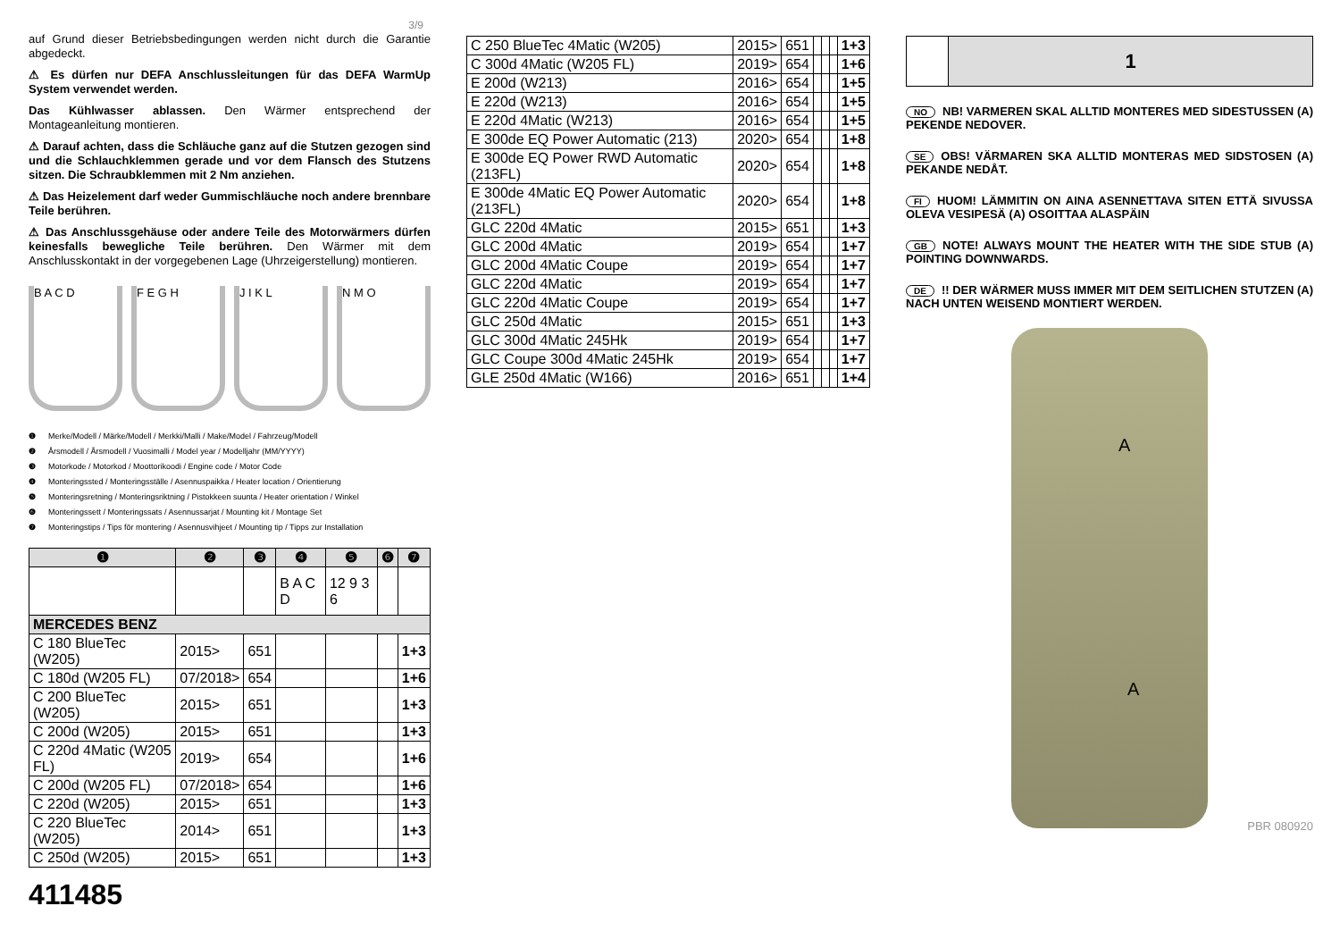3/9
auf Grund dieser Betriebsbedingungen werden nicht durch die Garantie abgedeckt.
⚠ Es dürfen nur DEFA Anschlussleitungen für das DEFA WarmUp System verwendet werden.
Das Kühlwasser ablassen. Den Wärmer entsprechend der Montageanleitung montieren.
⚠ Darauf achten, dass die Schläuche ganz auf die Stutzen gezogen sind und die Schlauchklemmen gerade und vor dem Flansch des Stutzens sitzen. Die Schraubklemmen mit 2 Nm anziehen.
⚠ Das Heizelement darf weder Gummischläuche noch andere brennbare Teile berühren.
⚠ Das Anschlussgehäuse oder andere Teile des Motorwärmers dürfen keinesfalls bewegliche Teile berühren. Den Wärmer mit dem Anschlusskontakt in der vorgegebenen Lage (Uhrzeigerstellung) montieren.
B A C D F E G H J I K L N M O
❶ Merke/Modell / Märke/Modell / Merkki/Malli / Make/Model / Fahrzeug/Modell
❷ Årsmodell / Årsmodell / Vuosimalli / Model year / Modelljahr (MM/YYYY)
❸ Motorkode / Motorkod / Moottorikoodi / Engine code / Motor Code
❹ Monteringssted / Monteringsställe / Asennuspaikka / Heater location / Orientierung
❺ Monteringsretning / Monteringsriktning / Pistokkeen suunta / Heater orientation / Winkel
❻ Monteringssett / Monteringssats / Asennussarjat / Mounting kit / Montage Set
❼ Monteringstips / Tips för montering / Asennusvihjeet / Mounting tip / Tipps zur Installation
| ❶ | ❷ | ❸ | ❹ | ❺ | ❻ | ❼ |
| --- | --- | --- | --- | --- | --- | --- |
| | | | B A C D | 12 9 3 6 | | |
| MERCEDES BENZ | | | | | | |
| C 180 BlueTec (W205) | 2015> | 651 | | | | 1+3 |
| C 180d (W205 FL) | 07/2018> | 654 | | | | 1+6 |
| C 200 BlueTec (W205) | 2015> | 651 | | | | 1+3 |
| C 200d (W205) | 2015> | 651 | | | | 1+3 |
| C 220d 4Matic (W205 FL) | 2019> | 654 | | | | 1+6 |
| C 200d (W205 FL) | 07/2018> | 654 | | | | 1+6 |
| C 220d (W205) | 2015> | 651 | | | | 1+3 |
| C 220 BlueTec (W205) | 2014> | 651 | | | | 1+3 |
| C 250d (W205) | 2015> | 651 | | | | 1+3 |
411485
| C 250 BlueTec 4Matic (W205) | 2015> | 651 | | | | 1+3 |
| C 300d 4Matic (W205 FL) | 2019> | 654 | | | | 1+6 |
| E 200d (W213) | 2016> | 654 | | | | 1+5 |
| E 220d (W213) | 2016> | 654 | | | | 1+5 |
| E 220d 4Matic (W213) | 2016> | 654 | | | | 1+5 |
| E 300de EQ Power Automatic (213) | 2020> | 654 | | | | 1+8 |
| E 300de EQ Power RWD Automatic (213FL) | 2020> | 654 | | | | 1+8 |
| E 300de 4Matic EQ Power Automatic (213FL) | 2020> | 654 | | | | 1+8 |
| GLC 220d 4Matic | 2015> | 651 | | | | 1+3 |
| GLC 200d 4Matic | 2019> | 654 | | | | 1+7 |
| GLC 200d 4Matic Coupe | 2019> | 654 | | | | 1+7 |
| GLC 220d 4Matic | 2019> | 654 | | | | 1+7 |
| GLC 220d 4Matic Coupe | 2019> | 654 | | | | 1+7 |
| GLC 250d 4Matic | 2015> | 651 | | | | 1+3 |
| GLC 300d 4Matic 245Hk | 2019> | 654 | | | | 1+7 |
| GLC Coupe 300d 4Matic 245Hk | 2019> | 654 | | | | 1+7 |
| GLE 250d 4Matic (W166) | 2016> | 651 | | | | 1+4 |
1
NO NB! VARMEREN SKAL ALLTID MONTERES MED SIDESTUSSEN (A) PEKENDE NEDOVER.
SE OBS! VÄRMAREN SKA ALLTID MONTERAS MED SIDSTOSEN (A) PEKANDE NEDÅT.
FI HUOM! LÄMMITIN ON AINA ASENNETTAVA SITEN ETTÄ SIVUSSA OLEVA VESIPESÄ (A) OSOITTAA ALASPÄIN
GB NOTE! ALWAYS MOUNT THE HEATER WITH THE SIDE STUB (A) POINTING DOWNWARDS.
DE!! DER WÄRMER MUSS IMMER MIT DEM SEITLICHEN STUTZEN (A) NACH UNTEN WEISEND MONTIERT WERDEN.
A
A
PBR 080920